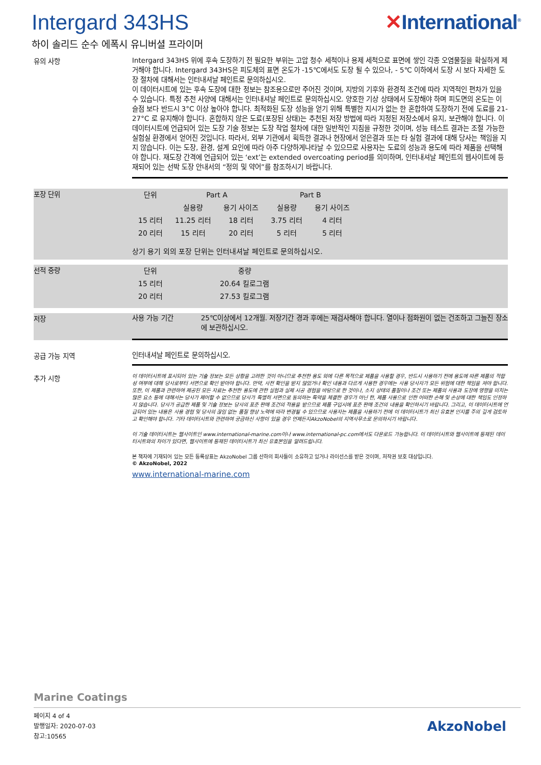Intergard 343HS ✕International<sup>®</sup>
하이 솔리드 순수 에폭시 유니버셜 프라이머
유의 사항
Intergard 343HS 위에 후속 도장하기 전 필요한 부위는 고압 청수 세척이나 용제 세척으로 표면에 쌓인 각종 오염물질을 확실하게 제거해야 합니다. Intergard 343HS은 피도체의 표면 온도가 -15℃에서도 도장 될 수 있으나, - 5℃ 이하에서 도장 시 보다 자세한 도장 절차에 대해서는 인터내셔날 페인트로 문의하십시오.
이 데이터시트에 있는 후속 도장에 대한 정보는 참조용으로만 주어진 것이며, 지방의 기후와 환경적 조건에 따라 지역적인 편차가 있을 수 있습니다. 특정 추천 사양에 대해서는 인터내셔날 페인트로 문의하십시오. 양호한 기상 상태에서 도장해야 하며 피도면의 온도는 이슬점 보다 반드시 3°C 이상 높아야 합니다. 최적화된 도장 성능을 얻기 위해 특별한 지시가 없는 한 혼합하여 도장하기 전에 도료를 21-27°C 로 유지해야 합니다. 혼합하지 않은 도료(포장된 상태)는 추천된 저장 방법에 따라 지정된 저장소에서 유지, 보관해야 합니다. 이데이터시트에 언급되어 있는 도장 기술 정보는 도장 작업 절차에 대한 일반적인 지침을 규정한 것이며, 성능 테스트 결과는 조절 가능한 실험실 환경에서 얻어진 것입니다. 따라서, 외부 기관에서 획득한 결과나 현장에서 얻은결과 또는 타 실험 결과에 대해 당사는 책임을 지지 않습니다. 이는 도장, 환경, 설계 요인에 따라 아주 다양하게나타날 수 있으므로 사용자는 도료의 성능과 용도에 따라 제품을 선택해야 합니다. 재도장 간격에 언급되어 있는 ‘ext’는 extended overcoating period를 의미하며, 인터내셔날 페인트의 웹사이트에 등재되어 있는 선박 도장 안내서의 “정의 및 약어”를 참조하시기 바랍니다.
포장 단위
| 단위 | Part A | | Part B | |
| --- | --- | --- | --- | --- |
| | 실용량 | 용기 사이즈 | 실용량 | 용기 사이즈 |
| 15 리터 | 11.25 리터 | 18 리터 | 3.75 리터 | 4 리터 |
| 20 리터 | 15 리터 | 20 리터 | 5 리터 | 5 리터 |
상기 용기 외의 포장 단위는 인터내셔날 페인트로 문의하십시오.
선적 중량
| 단위 | 중량 |
| --- | --- |
| 15 리터 | 20.64 킬로그램 |
| 20 리터 | 27.53 킬로그램 |
저장
사용 가능 기간 25℃이상에서 12개월. 저장기간 경과 후에는 재검사해야 합니다. 열이나 점화원이 없는 건조하고 그늘진 장소에 보관하십시오.
공급 가능 지역
인터내셔날 페인트로 문의하십시오.
추가 시항
이 데이터시트에 표시되어 있는 기술 정보는 모든 상황을 고려한 것이 아니므로 추천한 용도 외에 다른 목적으로 제품을 사용할 경우, 반드시 사용하기 전에 용도에 따른 제품의 적합성 여부에 대해 당사로부터 서면으로 확인 받아야 합니다. 만약, 사전 확인을 받지 않았거나 확인 내용과 다르게 사용한 경우에는 사용 당사자가 모든 위험에 대한 책임을 져야 합니다. 또한, 이 제품과 관련하여 제공된 모든 자료는 추천한 용도에 관한 실험과 실제 시공 경험을 바탕으로 한 것이나, 소지 상태의 품질이나 조건 또는 제품의 사용과 도장에 영향을 미치는 많은 요소 등에 대해서는 당사가 제어할 수 없으므로 당사가 특별히 서면으로 동의하는 특약을 체결한 경우가 아닌 한, 제품 사용으로 인한 어떠한 손해 및 손상에 대한 책임도 인정하지 않습니다. 당사가 공급한 제품 및 기술 정보는 당사의 표준 판매 조건의 적용을 받으므로 제품 구입시에 표준 판매 조건의 내용을 확인하시기 바랍니다. 그리고, 이 데이터시트에 언급되어 있는 내용은 사용 경험 및 당사의 끊임 없는 품질 향상 노력에 따라 변경될 수 있으므로 사용자는 제품을 사용하기 전에 이 데이터시트가 최신 유효본 인지를 주의 깊게 검토하고 확인해야 합니다. 기타 데이터시트와 관련하여 궁금하신 사항이 있을 경우 언제든지AkzoNobel의 지역사무소로 문의하시기 바랍니다.
이 기술 데이터시트는 웹사이트인 www.international-marine.com이나 www.international-pc.com에서도 다운로드 가능합니다. 이 데이터시트와 웹사이트에 등재된 데이터시트와의 차이가 있다면, 웹사이트에 등재된 데이터시트가 최신 유효본임을 알려드립니다.
본 책자에 기재되어 있는 모든 등록상표는 AkzoNobel 그룹 산하의 회사들이 소유하고 있거나 라이선스를 받은 것이며, 저작권 보호 대상입니다.
© AkzoNobel, 2022
www.international-marine.com
Marine Coatings
페이지 4 of 4
발행일자: 2020-07-03
참고:10565
AkzoNobel